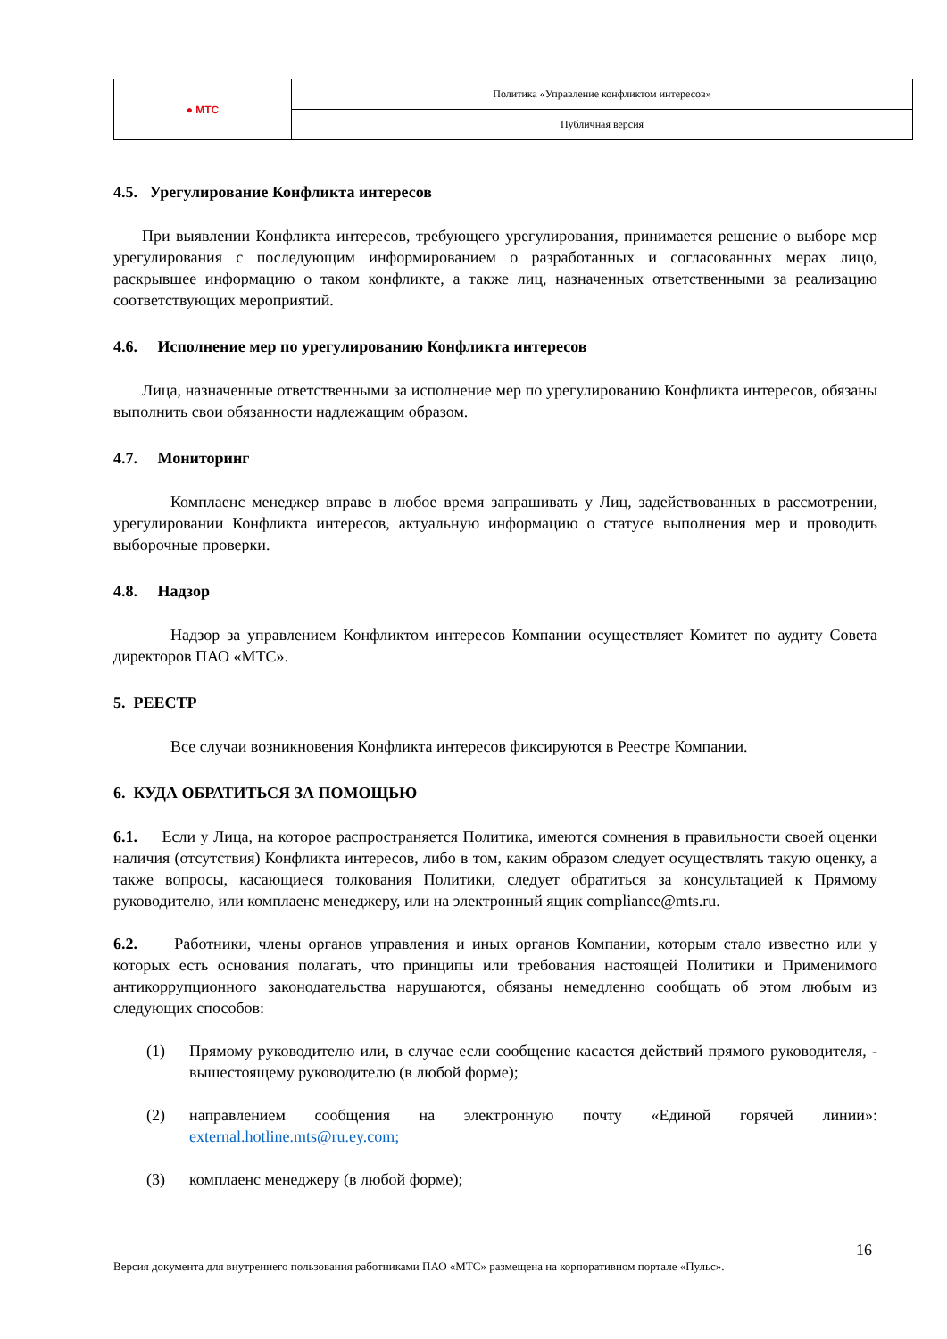| ● МТС | Политика «Управление конфликтом интересов» |
| | Публичная версия |
4.5. Урегулирование Конфликта интересов
При выявлении Конфликта интересов, требующего урегулирования, принимается решение о выборе мер урегулирования с последующим информированием о разработанных и согласованных мерах лицо, раскрывшее информацию о таком конфликте, а также лиц, назначенных ответственными за реализацию соответствующих мероприятий.
4.6. Исполнение мер по урегулированию Конфликта интересов
Лица, назначенные ответственными за исполнение мер по урегулированию Конфликта интересов, обязаны выполнить свои обязанности надлежащим образом.
4.7. Мониторинг
Комплаенс менеджер вправе в любое время запрашивать у Лиц, задействованных в рассмотрении, урегулировании Конфликта интересов, актуальную информацию о статусе выполнения мер и проводить выборочные проверки.
4.8. Надзор
Надзор за управлением Конфликтом интересов Компании осуществляет Комитет по аудиту Совета директоров ПАО «МТС».
5. РЕЕСТР
Все случаи возникновения Конфликта интересов фиксируются в Реестре Компании.
6. КУДА ОБРАТИТЬСЯ ЗА ПОМОЩЬЮ
6.1. Если у Лица, на которое распространяется Политика, имеются сомнения в правильности своей оценки наличия (отсутствия) Конфликта интересов, либо в том, каким образом следует осуществлять такую оценку, а также вопросы, касающиеся толкования Политики, следует обратиться за консультацией к Прямому руководителю, или комплаенс менеджеру, или на электронный ящик compliance@mts.ru.
6.2. Работники, члены органов управления и иных органов Компании, которым стало известно или у которых есть основания полагать, что принципы или требования настоящей Политики и Применимого антикоррупционного законодательства нарушаются, обязаны немедленно сообщать об этом любым из следующих способов:
(1) Прямому руководителю или, в случае если сообщение касается действий прямого руководителя, - вышестоящему руководителю (в любой форме);
(2) направлением сообщения на электронную почту «Единой горячей линии»: external.hotline.mts@ru.ey.com;
(3) комплаенс менеджеру (в любой форме);
16
Версия документа для внутреннего пользования работниками ПАО «МТС» размещена на корпоративном портале «Пульс».